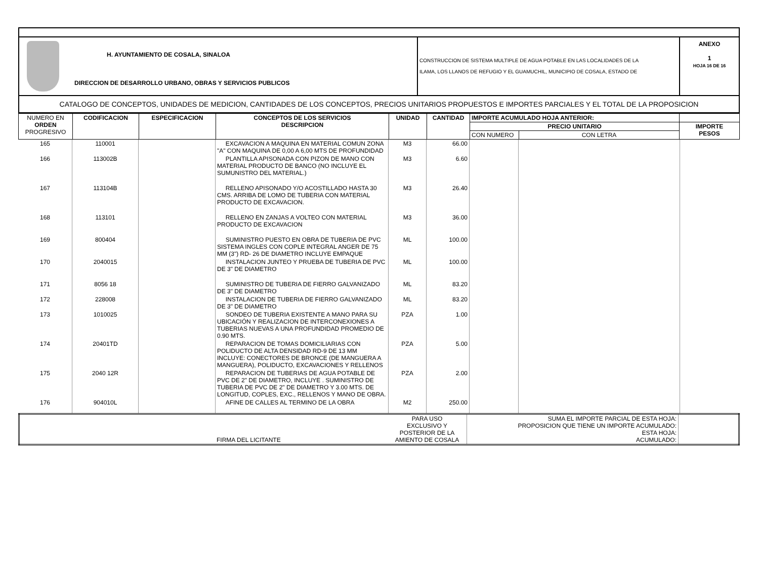| H. AYUNTAMIENTO DE COSALA, SINALOA DIRECCION DE DESARROLLO URBANO, OBRAS Y SERVICIOS PUBLICOS | CONSTRUCCION DE SISTEMA MULTIPLE DE AGUA POTABLE EN LAS LOCALIDADES DE LA ILAMA, LOS LLANOS DE REFUGIO Y EL GUAMUCHIL, MUNICIPIO DE COSALA, ESTADO DE | ANEXO 1 HOJA 16 DE 16 |
| CATALOGO DE CONCEPTOS, UNIDADES DE MEDICION, CANTIDADES DE LOS CONCEPTOS, PRECIOS UNITARIOS PROPUESTOS E IMPORTES PARCIALES Y EL TOTAL DE LA PROPOSICION | | |
| NUMERO EN ORDEN PROGRESIVO | CODIFICACION | ESPECIFICACION | CONCEPTOS DE LOS SERVICIOS DESCRIPCION | UNIDAD | CANTIDAD | IMPORTE ACUMULADO HOJA ANTERIOR: | | |
| | | | | | | PRECIO UNITARIO | | IMPORTE PESOS |
| | | | | | | CON NUMERO | CON LETRA | |
| 165 | 110001 | | EXCAVACION A MAQUINA EN MATERIAL COMUN ZONA "A" CON MAQUINA DE 0,00 A 6,00 MTS DE PROFUNDIDAD | M3 | 66.00 | | | |
| 166 | 113002B | | PLANTILLA APISONADA CON PIZON DE MANO CON MATERIAL PRODUCTO DE BANCO (NO INCLUYE EL SUMUNISTRO DEL MATERIAL.) | M3 | 6.60 | | | |
| 167 | 113104B | | RELLENO APISONADO Y/O ACOSTILLADO HASTA 30 CMS. ARRIBA DE LOMO DE TUBERIA CON MATERIAL PRODUCTO DE EXCAVACION. | M3 | 26.40 | | | |
| 168 | 113101 | | RELLENO EN ZANJAS A VOLTEO CON MATERIAL PRODUCTO DE EXCAVACION | M3 | 36.00 | | | |
| 169 | 800404 | | SUMINISTRO PUESTO EN OBRA DE TUBERIA DE PVC SISTEMA INGLES CON COPLE INTEGRAL ANGER DE 75 MM (3") RD- 26 DE DIAMETRO INCLUYE EMPAQUE | ML | 100.00 | | | |
| 170 | 2040015 | | INSTALACION JUNTEO Y PRUEBA DE TUBERIA DE PVC DE 3" DE DIAMETRO | ML | 100.00 | | | |
| 171 | 8056 18 | | SUMINISTRO DE TUBERIA DE FIERRO GALVANIZADO DE 3" DE DIAMETRO | ML | 83.20 | | | |
| 172 | 228008 | | INSTALACION DE TUBERIA DE FIERRO GALVANIZADO DE 3" DE DIAMETRO | ML | 83.20 | | | |
| 173 | 1010025 | | SONDEO DE TUBERIA EXISTENTE A MANO PARA SU UBICACIÓN Y REALIZACION DE INTERCONEXIONES A TUBERIAS NUEVAS A UNA PROFUNDIDAD PROMEDIO DE 0.90 MTS. | PZA | 1.00 | | | |
| 174 | 20401TD | | REPARACION DE TOMAS DOMICILIARIAS CON POLIDUCTO DE ALTA DENSIDAD RD-9 DE 13 MM INCLUYE: CONECTORES DE BRONCE (DE MANGUERA A MANGUERA), POLIDUCTO, EXCAVACIONES Y RELLENOS | PZA | 5.00 | | | |
| 175 | 2040 12R | | REPARACION DE TUBERIAS DE AGUA POTABLE DE PVC DE 2" DE DIAMETRO, INCLUYE . SUMINISTRO DE TUBERIA DE PVC DE 2" DE DIAMETRO Y 3.00 MTS. DE LONGITUD, COPLES, EXC., RELLENOS Y MANO DE OBRA. | PZA | 2.00 | | | |
| 176 | 904010L | | AFINE DE CALLES AL TERMINO DE LA OBRA | M2 | 250.00 | | | |
| | FIRMA DEL LICITANTE | PARA USO EXCLUSIVO Y POSTERIOR DE LA AMIENTO DE COSALA | SUMA EL IMPORTE PARCIAL DE ESTA HOJA: PROPOSICION QUE TIENE UN IMPORTE ACUMULADO: ESTA HOJA: ACUMULADO: | |